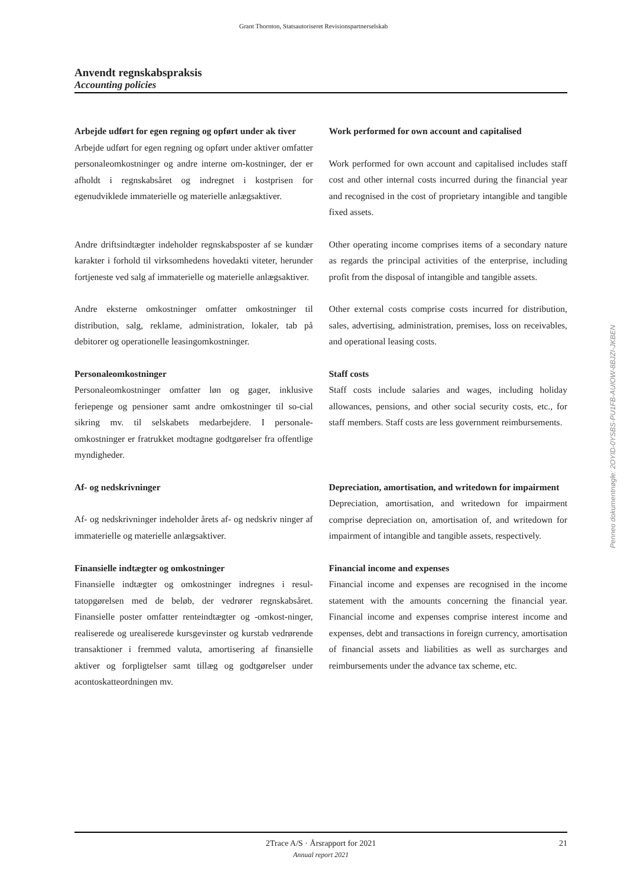Grant Thornton, Statsautoriseret Revisionspartnerselskab
Anvendt regnskabspraksis
Accounting policies
Arbejde udført for egen regning og opført under ak tiver
Arbejde udført for egen regning og opført under aktiver omfatter personaleomkostninger og andre interne om-kostninger, der er afholdt i regnskabsåret og indregnet i kostprisen for egenudviklede immaterielle og materielle anlægsaktiver.
Work performed for own account and capitalised
Work performed for own account and capitalised includes staff cost and other internal costs incurred during the financial year and recognised in the cost of proprietary intangible and tangible fixed assets.
Andre driftsindtægter indeholder regnskabsposter af se kundær karakter i forhold til virksomhedens hovedakti viteter, herunder fortjeneste ved salg af immaterielle og materielle anlægsaktiver.
Other operating income comprises items of a secondary nature as regards the principal activities of the enterprise, including profit from the disposal of intangible and tangible assets.
Andre eksterne omkostninger omfatter omkostninger til distribution, salg, reklame, administration, lokaler, tab på debitorer og operationelle leasingomkostninger.
Other external costs comprise costs incurred for distribution, sales, advertising, administration, premises, loss on receivables, and operational leasing costs.
Personaleomkostninger
Personaleomkostninger omfatter løn og gager, inklusive feriepenge og pensioner samt andre omkostninger til so-cial sikring mv. til selskabets medarbejdere. I personale-omkostninger er fratrukket modtagne godtgørelser fra offentlige myndigheder.
Staff costs
Staff costs include salaries and wages, including holiday allowances, pensions, and other social security costs, etc., for staff members. Staff costs are less government reimbursements.
Af- og nedskrivninger
Af- og nedskrivninger indeholder årets af- og nedskriv ninger af immaterielle og materielle anlægsaktiver.
Depreciation, amortisation, and writedown for impairment
Depreciation, amortisation, and writedown for impairment comprise depreciation on, amortisation of, and writedown for impairment of intangible and tangible assets, respectively.
Finansielle indtægter og omkostninger
Finansielle indtægter og omkostninger indregnes i resul-tatopgørelsen med de beløb, der vedrører regnskabsåret. Finansielle poster omfatter renteindtægter og -omkost-ninger, realiserede og urealiserede kursgevinster og kurstab vedrørende transaktioner i fremmed valuta, amortisering af finansielle aktiver og forpligtelser samt tillæg og godtgørelser under acontoskatteordningen mv.
Financial income and expenses
Financial income and expenses are recognised in the income statement with the amounts concerning the financial year. Financial income and expenses comprise interest income and expenses, debt and transactions in foreign currency, amortisation of financial assets and liabilities as well as surcharges and reimbursements under the advance tax scheme, etc.
2Trace A/S · Årsrapport for 2021
Annual report 2021
21
Penneo dokumentnøgle: 2OYID-0YSBS-PU1FB-AUIOW-8BJZI-JKBEN